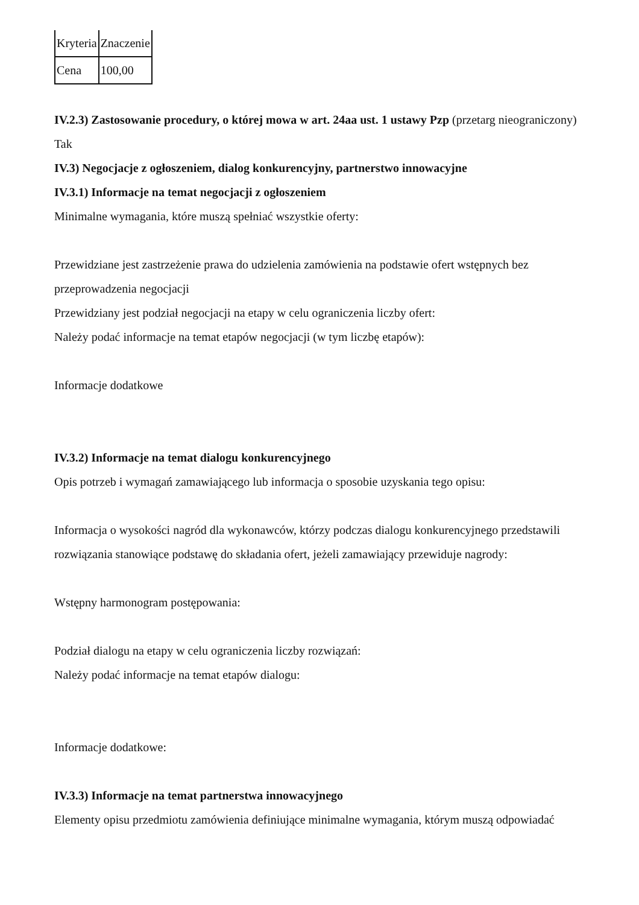| Kryteria | Znaczenie |
| Cena | 100,00 |
IV.2.3) Zastosowanie procedury, o której mowa w art. 24aa ust. 1 ustawy Pzp (przetarg nieograniczony)
Tak
IV.3) Negocjacje z ogłoszeniem, dialog konkurencyjny, partnerstwo innowacyjne
IV.3.1) Informacje na temat negocjacji z ogłoszeniem
Minimalne wymagania, które muszą spełniać wszystkie oferty:
Przewidziane jest zastrzeżenie prawa do udzielenia zamówienia na podstawie ofert wstępnych bez przeprowadzenia negocjacji
Przewidziany jest podział negocjacji na etapy w celu ograniczenia liczby ofert:
Należy podać informacje na temat etapów negocjacji (w tym liczbę etapów):
Informacje dodatkowe
IV.3.2) Informacje na temat dialogu konkurencyjnego
Opis potrzeb i wymagań zamawiającego lub informacja o sposobie uzyskania tego opisu:
Informacja o wysokości nagród dla wykonawców, którzy podczas dialogu konkurencyjnego przedstawili rozwiązania stanowiące podstawę do składania ofert, jeżeli zamawiający przewiduje nagrody:
Wstępny harmonogram postępowania:
Podział dialogu na etapy w celu ograniczenia liczby rozwiązań:
Należy podać informacje na temat etapów dialogu:
Informacje dodatkowe:
IV.3.3) Informacje na temat partnerstwa innowacyjnego
Elementy opisu przedmiotu zamówienia definiujące minimalne wymagania, którym muszą odpowiadać